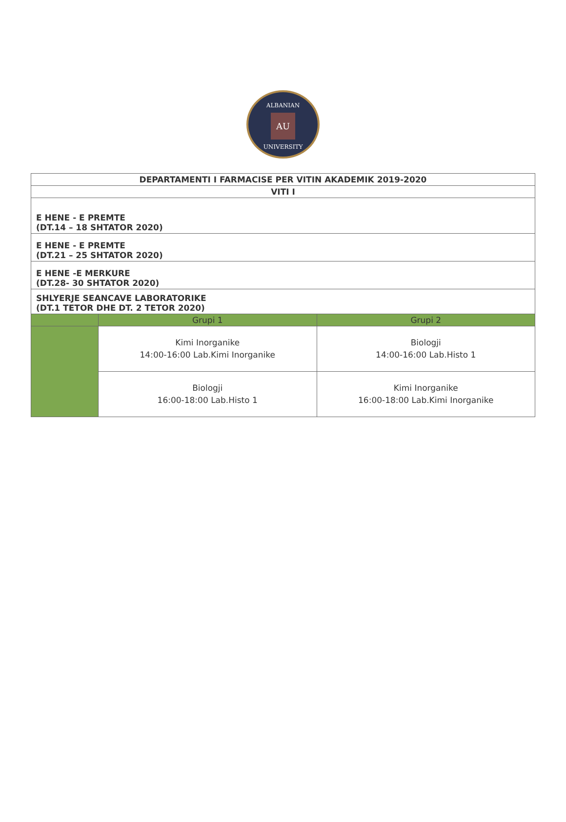ALBANIAN
AU
UNIVERSITY
| DEPARTAMENTI I FARMACISE PER VITIN AKADEMIK 2019-2020 | | |
| VITI I | | |
| E HENE - E PREMTE (DT.14 – 18 SHTATOR 2020) | | |
| E HENE - E PREMTE (DT.21 – 25 SHTATOR 2020) | | |
| E HENE -E MERKURE (DT.28- 30 SHTATOR 2020) | | |
| SHLYERJE SEANCAVE LABORATORIKE (DT.1 TETOR DHE DT. 2 TETOR 2020) | | |
| | Grupi 1 | Grupi 2 |
| | Kimi Inorganike 14:00-16:00 Lab.Kimi Inorganike | Biologji 14:00-16:00 Lab.Histo 1 |
| | Biologji 16:00-18:00 Lab.Histo 1 | Kimi Inorganike 16:00-18:00 Lab.Kimi Inorganike |